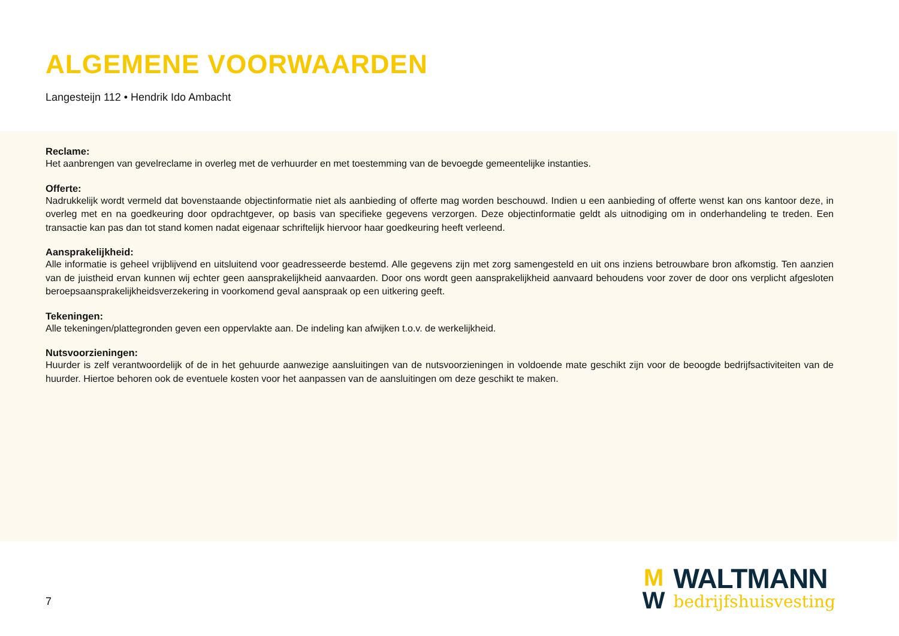ALGEMENE VOORWAARDEN
Langesteijn 112 • Hendrik Ido Ambacht
Reclame:
Het aanbrengen van gevelreclame in overleg met de verhuurder en met toestemming van de bevoegde gemeentelijke instanties.
Offerte:
Nadrukkelijk wordt vermeld dat bovenstaande objectinformatie niet als aanbieding of offerte mag worden beschouwd. Indien u een aanbieding of offerte wenst kan ons kantoor deze, in overleg met en na goedkeuring door opdrachtgever, op basis van specifieke gegevens verzorgen. Deze objectinformatie geldt als uitnodiging om in onderhandeling te treden. Een transactie kan pas dan tot stand komen nadat eigenaar schriftelijk hiervoor haar goedkeuring heeft verleend.
Aansprakelijkheid:
Alle informatie is geheel vrijblijvend en uitsluitend voor geadresseerde bestemd. Alle gegevens zijn met zorg samengesteld en uit ons inziens betrouwbare bron afkomstig. Ten aanzien van de juistheid ervan kunnen wij echter geen aansprakelijkheid aanvaarden. Door ons wordt geen aansprakelijkheid aanvaard behoudens voor zover de door ons verplicht afgesloten beroepsaansprakelijkheidsverzekering in voorkomend geval aanspraak op een uitkering geeft.
Tekeningen:
Alle tekeningen/plattegronden geven een oppervlakte aan. De indeling kan afwijken t.o.v. de werkelijkheid.
Nutsvoorzieningen:
Huurder is zelf verantwoordelijk of de in het gehuurde aanwezige aansluitingen van de nutsvoorzieningen in voldoende mate geschikt zijn voor de beoogde bedrijfsactiviteiten van de huurder. Hiertoe behoren ook de eventuele kosten voor het aanpassen van de aansluitingen om deze geschikt te maken.
7
M
W
WALTMANN
bedrijfshuisvesting